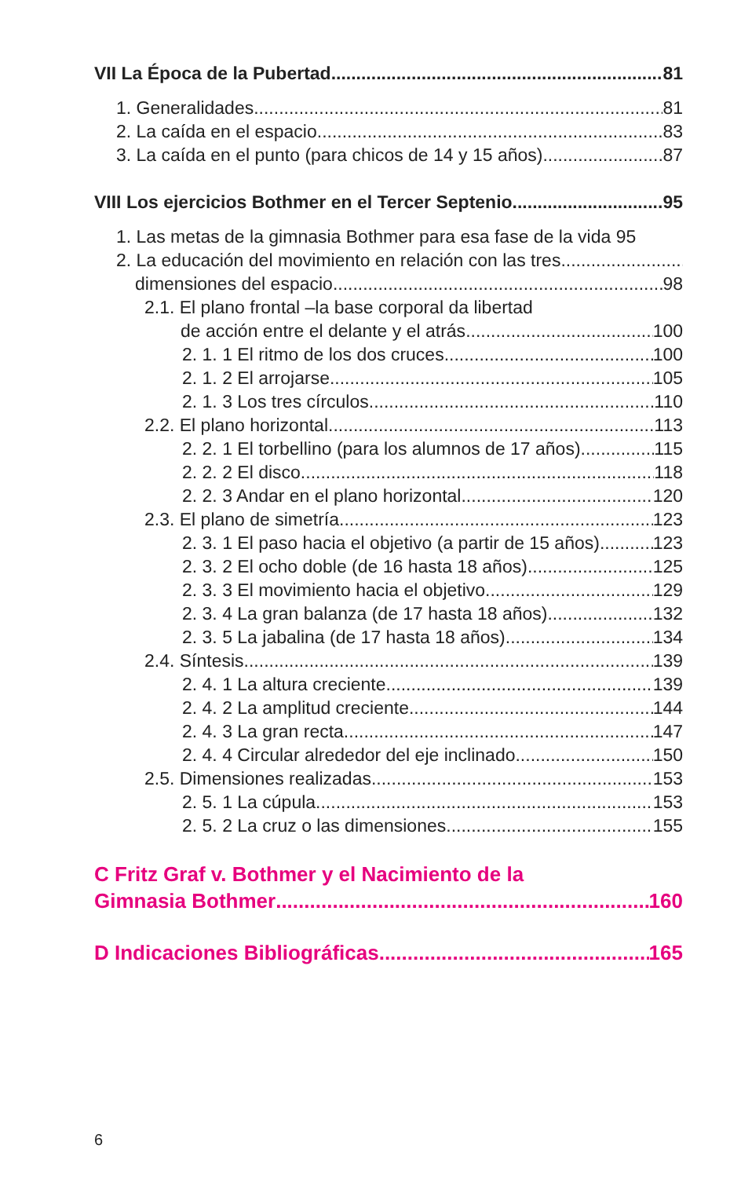VII La Época de la Pubertad 81
1. Generalidades 81
2. La caída en el espacio 83
3. La caída en el punto (para chicos de 14 y 15 años) 87
VIII Los ejercicios Bothmer en el Tercer Septenio 95
1. Las metas de la gimnasia Bothmer para esa fase de la vida 95
2. La educación del movimiento en relación con las tres
dimensiones del espacio 98
2.1. El plano frontal –la base corporal da libertad
de acción entre el delante y el atrás 100
2. 1. 1 El ritmo de los dos cruces 100
2. 1. 2 El arrojarse 105
2. 1. 3 Los tres círculos 110
2.2. El plano horizontal 113
2. 2. 1 El torbellino (para los alumnos de 17 años) 115
2. 2. 2 El disco 118
2. 2. 3 Andar en el plano horizontal 120
2.3. El plano de simetría 123
2. 3. 1 El paso hacia el objetivo (a partir de 15 años) 123
2. 3. 2 El ocho doble (de 16 hasta 18 años) 125
2. 3. 3 El movimiento hacia el objetivo 129
2. 3. 4 La gran balanza (de 17 hasta 18 años) 132
2. 3. 5 La jabalina (de 17 hasta 18 años) 134
2.4. Síntesis 139
2. 4. 1 La altura creciente 139
2. 4. 2 La amplitud creciente 144
2. 4. 3 La gran recta 147
2. 4. 4 Circular alrededor del eje inclinado 150
2.5. Dimensiones realizadas 153
2. 5. 1 La cúpula 153
2. 5. 2 La cruz o las dimensiones 155
C Fritz Graf v. Bothmer y el Nacimiento de la
Gimnasia Bothmer 160
D Indicaciones Bibliográficas 165
6